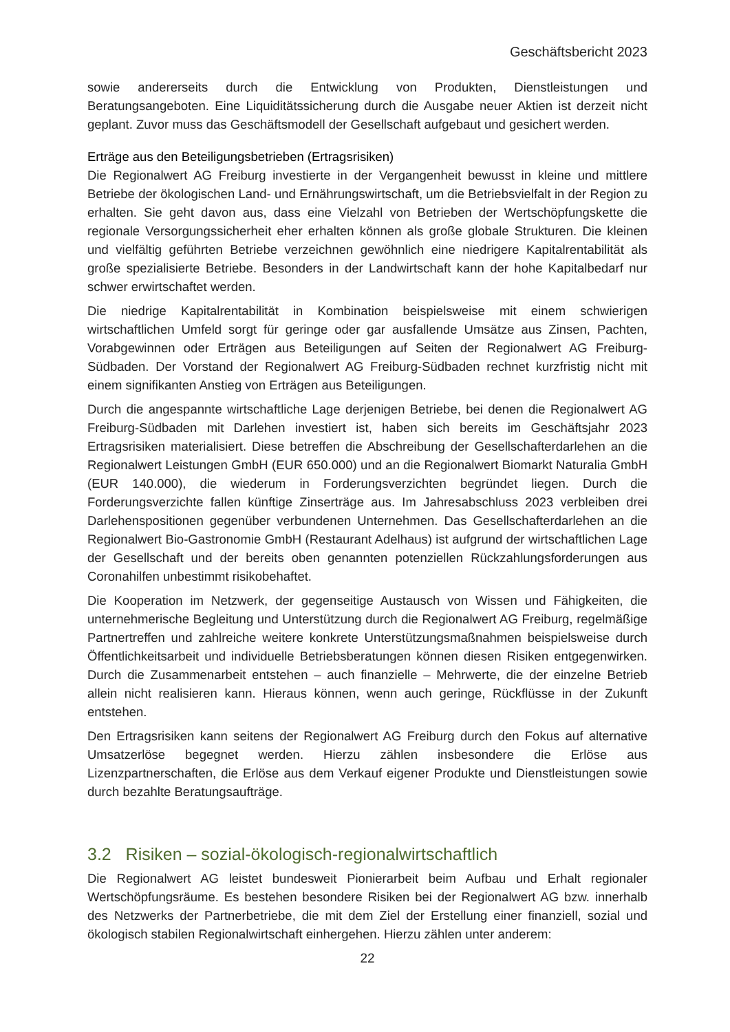Geschäftsbericht 2023
sowie andererseits durch die Entwicklung von Produkten, Dienstleistungen und Beratungsangeboten. Eine Liquiditätssicherung durch die Ausgabe neuer Aktien ist derzeit nicht geplant. Zuvor muss das Geschäftsmodell der Gesellschaft aufgebaut und gesichert werden.
Erträge aus den Beteiligungsbetrieben (Ertragsrisiken)
Die Regionalwert AG Freiburg investierte in der Vergangenheit bewusst in kleine und mittlere Betriebe der ökologischen Land- und Ernährungswirtschaft, um die Betriebsvielfalt in der Region zu erhalten. Sie geht davon aus, dass eine Vielzahl von Betrieben der Wertschöpfungskette die regionale Versorgungssicherheit eher erhalten können als große globale Strukturen. Die kleinen und vielfältig geführten Betriebe verzeichnen gewöhnlich eine niedrigere Kapitalrentabilität als große spezialisierte Betriebe. Besonders in der Landwirtschaft kann der hohe Kapitalbedarf nur schwer erwirtschaftet werden.
Die niedrige Kapitalrentabilität in Kombination beispielsweise mit einem schwierigen wirtschaftlichen Umfeld sorgt für geringe oder gar ausfallende Umsätze aus Zinsen, Pachten, Vorabgewinnen oder Erträgen aus Beteiligungen auf Seiten der Regionalwert AG Freiburg-Südbaden. Der Vorstand der Regionalwert AG Freiburg-Südbaden rechnet kurzfristig nicht mit einem signifikanten Anstieg von Erträgen aus Beteiligungen.
Durch die angespannte wirtschaftliche Lage derjenigen Betriebe, bei denen die Regionalwert AG Freiburg-Südbaden mit Darlehen investiert ist, haben sich bereits im Geschäftsjahr 2023 Ertragsrisiken materialisiert. Diese betreffen die Abschreibung der Gesellschafterdarlehen an die Regionalwert Leistungen GmbH (EUR 650.000) und an die Regionalwert Biomarkt Naturalia GmbH (EUR 140.000), die wiederum in Forderungsverzichten begründet liegen. Durch die Forderungsverzichte fallen künftige Zinserträge aus. Im Jahresabschluss 2023 verbleiben drei Darlehenspositionen gegenüber verbundenen Unternehmen. Das Gesellschafterdarlehen an die Regionalwert Bio-Gastronomie GmbH (Restaurant Adelhaus) ist aufgrund der wirtschaftlichen Lage der Gesellschaft und der bereits oben genannten potenziellen Rückzahlungsforderungen aus Coronahilfen unbestimmt risikobehaftet.
Die Kooperation im Netzwerk, der gegenseitige Austausch von Wissen und Fähigkeiten, die unternehmerische Begleitung und Unterstützung durch die Regionalwert AG Freiburg, regelmäßige Partnertreffen und zahlreiche weitere konkrete Unterstützungsmaßnahmen beispielsweise durch Öffentlichkeitsarbeit und individuelle Betriebsberatungen können diesen Risiken entgegenwirken. Durch die Zusammenarbeit entstehen – auch finanzielle – Mehrwerte, die der einzelne Betrieb allein nicht realisieren kann. Hieraus können, wenn auch geringe, Rückflüsse in der Zukunft entstehen.
Den Ertragsrisiken kann seitens der Regionalwert AG Freiburg durch den Fokus auf alternative Umsatzerlöse begegnet werden. Hierzu zählen insbesondere die Erlöse aus Lizenzpartnerschaften, die Erlöse aus dem Verkauf eigener Produkte und Dienstleistungen sowie durch bezahlte Beratungsaufträge.
3.2 Risiken – sozial-ökologisch-regionalwirtschaftlich
Die Regionalwert AG leistet bundesweit Pionierarbeit beim Aufbau und Erhalt regionaler Wertschöpfungsräume. Es bestehen besondere Risiken bei der Regionalwert AG bzw. innerhalb des Netzwerks der Partnerbetriebe, die mit dem Ziel der Erstellung einer finanziell, sozial und ökologisch stabilen Regionalwirtschaft einhergehen. Hierzu zählen unter anderem:
22